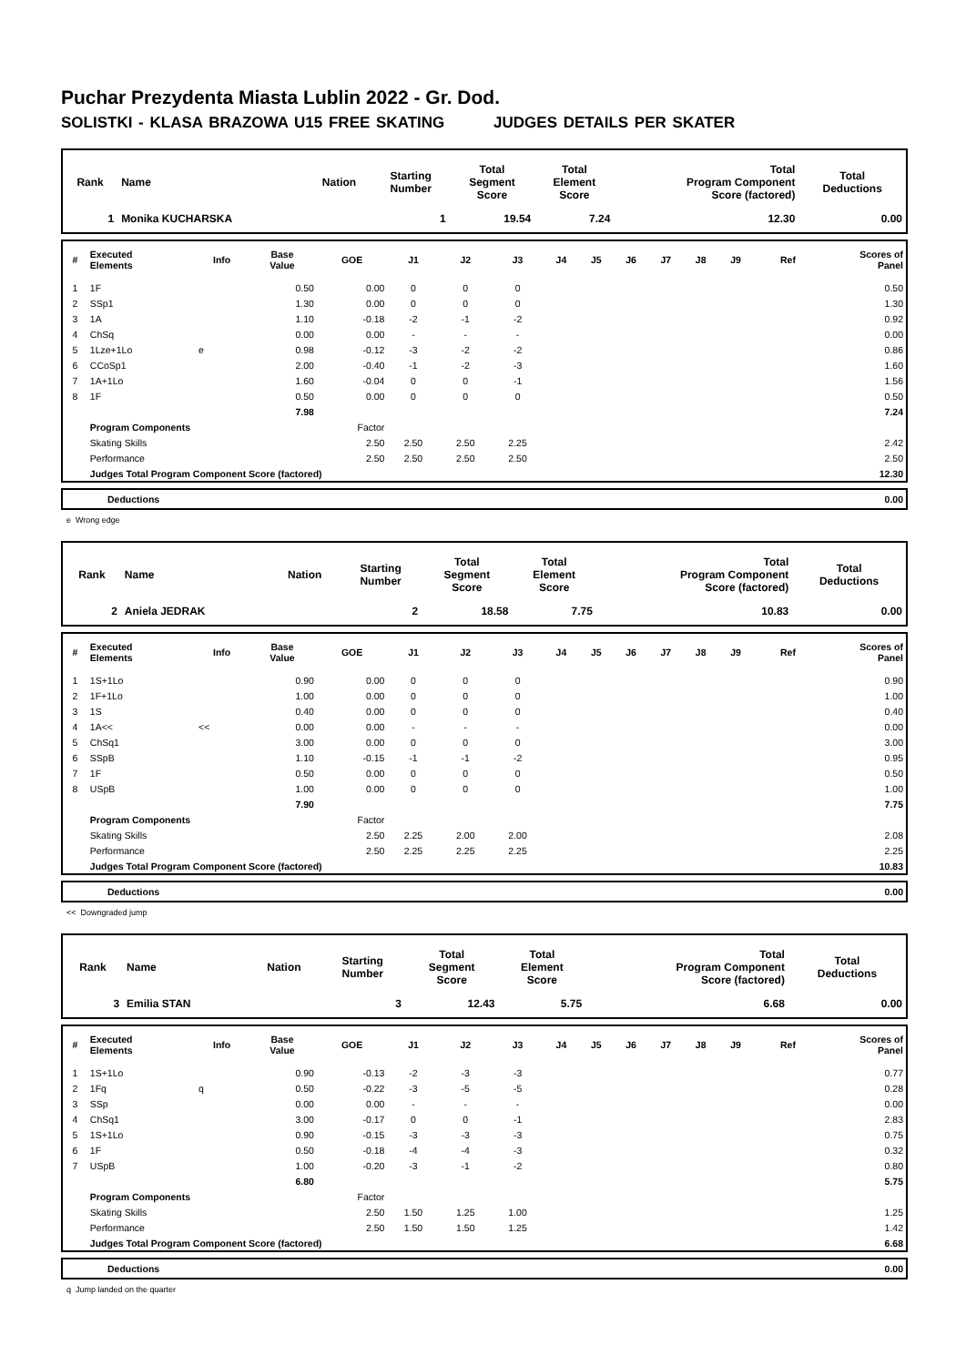Puchar Prezydenta Miasta Lublin 2022 - Gr. Dod.
SOLISTKI - KLASA BRAZOWA U15 FREE SKATING JUDGES DETAILS PER SKATER
| Rank | Name | Nation | Starting Number | Total Segment Score | Total Element Score | Total Program Component Score (factored) | Total Deductions |
| --- | --- | --- | --- | --- | --- | --- | --- |
| 1 | Monika KUCHARSKA | | 1 | 19.54 | 7.24 | 12.30 | 0.00 |
| # | Executed Elements | Info | Base Value | GOE | J1 | J2 | J3 | J4 | J5 | J6 | J7 | J8 | J9 | Ref | Scores of Panel |
| --- | --- | --- | --- | --- | --- | --- | --- | --- | --- | --- | --- | --- | --- | --- | --- |
| 1 | 1F | | 0.50 | 0.00 | 0 | 0 | 0 | | | | | | | | 0.50 |
| 2 | SSp1 | | 1.30 | 0.00 | 0 | 0 | 0 | | | | | | | | 1.30 |
| 3 | 1A | | 1.10 | -0.18 | -2 | -1 | -2 | | | | | | | | 0.92 |
| 4 | ChSq | | 0.00 | 0.00 | - | - | - | | | | | | | | 0.00 |
| 5 | 1Lze+1Lo | e | 0.98 | -0.12 | -3 | -2 | -2 | | | | | | | | 0.86 |
| 6 | CCoSp1 | | 2.00 | -0.40 | -1 | -2 | -3 | | | | | | | | 1.60 |
| 7 | 1A+1Lo | | 1.60 | -0.04 | 0 | 0 | -1 | | | | | | | | 1.56 |
| 8 | 1F | | 0.50 | 0.00 | 0 | 0 | 0 | | | | | | | | 0.50 |
| | | | 7.98 | | | | | | | | | | | | 7.24 |
| | Program Components | | | Factor | | | | | | | | | | | |
| | Skating Skills | | | 2.50 | 2.50 | 2.50 | 2.25 | | | | | | | | 2.42 |
| | Performance | | | 2.50 | 2.50 | 2.50 | 2.50 | | | | | | | | 2.50 |
| | Judges Total Program Component Score (factored) | | | | | | | | | | | | | | 12.30 |
| | Deductions | 0.00 |
e Wrong edge
| Rank | Name | Nation | Starting Number | Total Segment Score | Total Element Score | Total Program Component Score (factored) | Total Deductions |
| --- | --- | --- | --- | --- | --- | --- | --- |
| 2 | Aniela JEDRAK | | 2 | 18.58 | 7.75 | 10.83 | 0.00 |
| # | Executed Elements | Info | Base Value | GOE | J1 | J2 | J3 | J4 | J5 | J6 | J7 | J8 | J9 | Ref | Scores of Panel |
| --- | --- | --- | --- | --- | --- | --- | --- | --- | --- | --- | --- | --- | --- | --- | --- |
| 1 | 1S+1Lo | | 0.90 | 0.00 | 0 | 0 | 0 | | | | | | | | 0.90 |
| 2 | 1F+1Lo | | 1.00 | 0.00 | 0 | 0 | 0 | | | | | | | | 1.00 |
| 3 | 1S | | 0.40 | 0.00 | 0 | 0 | 0 | | | | | | | | 0.40 |
| 4 | 1A<< | << | 0.00 | 0.00 | - | - | - | | | | | | | | 0.00 |
| 5 | ChSq1 | | 3.00 | 0.00 | 0 | 0 | 0 | | | | | | | | 3.00 |
| 6 | SSpB | | 1.10 | -0.15 | -1 | -1 | -2 | | | | | | | | 0.95 |
| 7 | 1F | | 0.50 | 0.00 | 0 | 0 | 0 | | | | | | | | 0.50 |
| 8 | USpB | | 1.00 | 0.00 | 0 | 0 | 0 | | | | | | | | 1.00 |
| | | | 7.90 | | | | | | | | | | | | 7.75 |
| | Program Components | | | Factor | | | | | | | | | | | |
| | Skating Skills | | | 2.50 | 2.25 | 2.00 | 2.00 | | | | | | | | 2.08 |
| | Performance | | | 2.50 | 2.25 | 2.25 | 2.25 | | | | | | | | 2.25 |
| | Judges Total Program Component Score (factored) | | | | | | | | | | | | | | 10.83 |
| | Deductions | 0.00 |
<< Downgraded jump
| Rank | Name | Nation | Starting Number | Total Segment Score | Total Element Score | Total Program Component Score (factored) | Total Deductions |
| --- | --- | --- | --- | --- | --- | --- | --- |
| 3 | Emilia STAN | | 3 | 12.43 | 5.75 | 6.68 | 0.00 |
| # | Executed Elements | Info | Base Value | GOE | J1 | J2 | J3 | J4 | J5 | J6 | J7 | J8 | J9 | Ref | Scores of Panel |
| --- | --- | --- | --- | --- | --- | --- | --- | --- | --- | --- | --- | --- | --- | --- | --- |
| 1 | 1S+1Lo | | 0.90 | -0.13 | -2 | -3 | -3 | | | | | | | | 0.77 |
| 2 | 1Fq | q | 0.50 | -0.22 | -3 | -5 | -5 | | | | | | | | 0.28 |
| 3 | SSp | | 0.00 | 0.00 | - | - | - | | | | | | | | 0.00 |
| 4 | ChSq1 | | 3.00 | -0.17 | 0 | 0 | -1 | | | | | | | | 2.83 |
| 5 | 1S+1Lo | | 0.90 | -0.15 | -3 | -3 | -3 | | | | | | | | 0.75 |
| 6 | 1F | | 0.50 | -0.18 | -4 | -4 | -3 | | | | | | | | 0.32 |
| 7 | USpB | | 1.00 | -0.20 | -3 | -1 | -2 | | | | | | | | 0.80 |
| | | | 6.80 | | | | | | | | | | | | 5.75 |
| | Program Components | | | Factor | | | | | | | | | | | |
| | Skating Skills | | | 2.50 | 1.50 | 1.25 | 1.00 | | | | | | | | 1.25 |
| | Performance | | | 2.50 | 1.50 | 1.50 | 1.25 | | | | | | | | 1.42 |
| | Judges Total Program Component Score (factored) | | | | | | | | | | | | | | 6.68 |
| | Deductions | 0.00 |
q Jump landed on the quarter